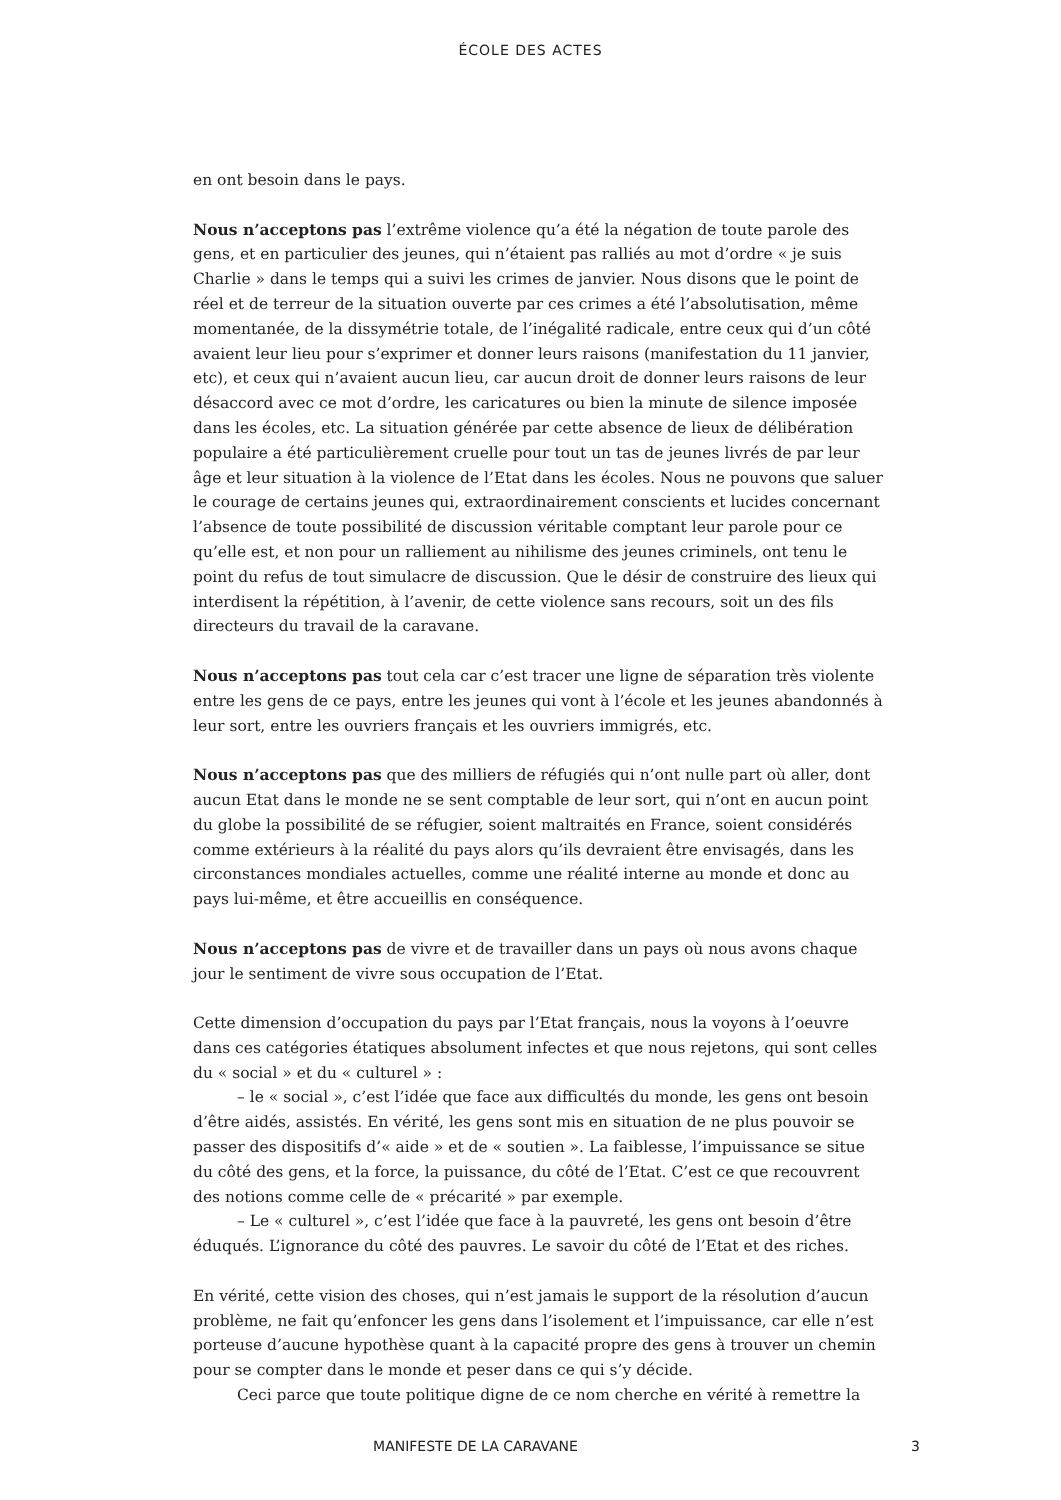ÉCOLE DES ACTES
en ont besoin dans le pays.
Nous n’acceptons pas l’extrême violence qu’a été la négation de toute parole des gens, et en particulier des jeunes, qui n’étaient pas ralliés au mot d’ordre « je suis Charlie » dans le temps qui a suivi les crimes de janvier. Nous disons que le point de réel et de terreur de la situation ouverte par ces crimes a été l’absolutisation, même momentanée, de la dissymétrie totale, de l’inégalité radicale, entre ceux qui d’un côté avaient leur lieu pour s’exprimer et donner leurs raisons (manifestation du 11 janvier, etc), et ceux qui n’avaient aucun lieu, car aucun droit de donner leurs raisons de leur désaccord avec ce mot d’ordre, les caricatures ou bien la minute de silence imposée dans les écoles, etc. La situation générée par cette absence de lieux de délibération populaire a été particulièrement cruelle pour tout un tas de jeunes livrés de par leur âge et leur situation à la violence de l’Etat dans les écoles. Nous ne pouvons que saluer le courage de certains jeunes qui, extraordinairement conscients et lucides concernant l’absence de toute possibilité de discussion véritable comptant leur parole pour ce qu’elle est, et non pour un ralliement au nihilisme des jeunes criminels, ont tenu le point du refus de tout simulacre de discussion. Que le désir de construire des lieux qui interdisent la répétition, à l’avenir, de cette violence sans recours, soit un des fils directeurs du travail de la caravane.
Nous n’acceptons pas tout cela car c’est tracer une ligne de séparation très violente entre les gens de ce pays, entre les jeunes qui vont à l’école et les jeunes abandonnés à leur sort, entre les ouvriers français et les ouvriers immigrés, etc.
Nous n’acceptons pas que des milliers de réfugiés qui n’ont nulle part où aller, dont aucun Etat dans le monde ne se sent comptable de leur sort, qui n’ont en aucun point du globe la possibilité de se réfugier, soient maltraités en France, soient considérés comme extérieurs à la réalité du pays alors qu’ils devraient être envisagés, dans les circonstances mondiales actuelles, comme une réalité interne au monde et donc au pays lui-même, et être accueillis en conséquence.
Nous n’acceptons pas de vivre et de travailler dans un pays où nous avons chaque jour le sentiment de vivre sous occupation de l’Etat.
Cette dimension d’occupation du pays par l’Etat français, nous la voyons à l’oeuvre dans ces catégories étatiques absolument infectes et que nous rejetons, qui sont celles du « social » et du « culturel » :
– le « social », c’est l’idée que face aux difficultés du monde, les gens ont besoin d’être aidés, assistés. En vérité, les gens sont mis en situation de ne plus pouvoir se passer des dispositifs d’« aide » et de « soutien ». La faiblesse, l’impuissance se situe du côté des gens, et la force, la puissance, du côté de l’Etat. C’est ce que recouvrent des notions comme celle de « précarité » par exemple.
– Le « culturel », c’est l’idée que face à la pauvreté, les gens ont besoin d’être éduqués. L’ignorance du côté des pauvres. Le savoir du côté de l’Etat et des riches.
En vérité, cette vision des choses, qui n’est jamais le support de la résolution d’aucun problème, ne fait qu’enfoncer les gens dans l’isolement et l’impuissance, car elle n’est porteuse d’aucune hypothèse quant à la capacité propre des gens à trouver un chemin pour se compter dans le monde et peser dans ce qui s’y décide.
Ceci parce que toute politique digne de ce nom cherche en vérité à remettre la
MANIFESTE DE LA CARAVANE 3